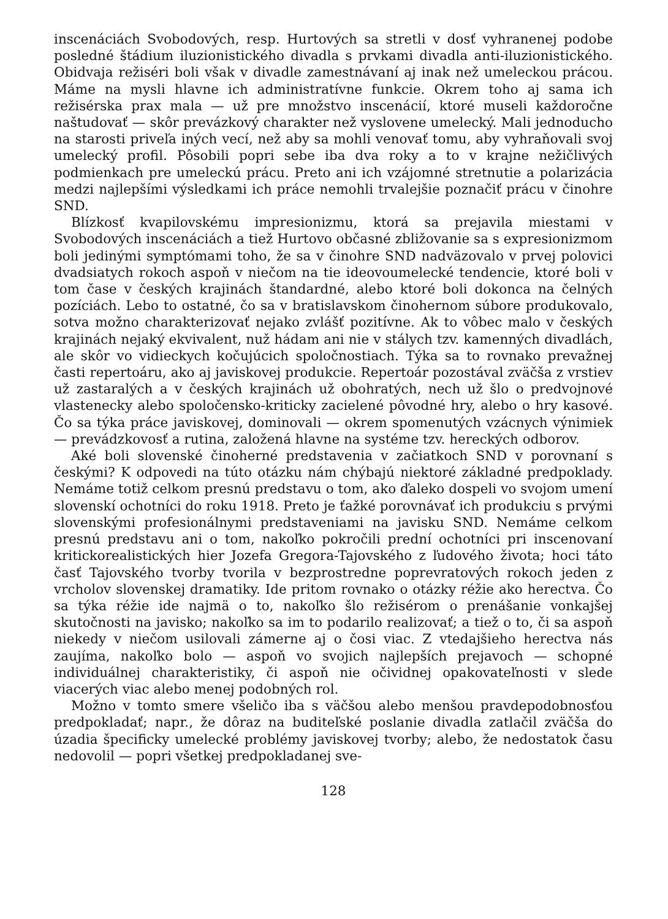inscenáciách Svobodových, resp. Hurtových sa stretli v dosť vyhranenej podobe posledné štádium iluzionistického divadla s prvkami divadla anti-iluzionistického. Obidvaja režiséri boli však v divadle zamestnávaní aj inak než umeleckou prácou. Máme na mysli hlavne ich administratívne funkcie. Okrem toho aj sama ich režisérska prax mala — už pre množstvo inscenácií, ktoré museli každoročne naštudovať — skôr prevázkový charakter než vyslovene umelecký. Mali jednoducho na starosti priveľa iných vecí, než aby sa mohli venovať tomu, aby vyhraňovali svoj umelecký profil. Pôsobili popri sebe iba dva roky a to v krajne nežičlivých podmienkach pre umeleckú prácu. Preto ani ich vzájomné stretnutie a polarizácia medzi najlepšími výsledkami ich práce nemohli trvalejšie poznačiť prácu v činohre SND.
Blízkosť kvapilovskému impresionizmu, ktorá sa prejavila miestami v Svobodových inscenáciách a tiež Hurtovo občasné zbližovanie sa s expresionizmom boli jedinými symptómami toho, že sa v činohre SND nadväzovalo v prvej polovici dvadsiatych rokoch aspoň v niečom na tie ideovoumelecké tendencie, ktoré boli v tom čase v českých krajinách štandardné, alebo ktoré boli dokonca na čelných pozíciách. Lebo to ostatné, čo sa v bratislavskom činohernom súbore produkovalo, sotva možno charakterizovať nejako zvlášť pozitívne. Ak to vôbec malo v českých krajinách nejaký ekvivalent, nuž hádam ani nie v stálych tzv. kamenných divadlách, ale skôr vo vidieckych kočujúcich spoločnostiach. Týka sa to rovnako prevažnej časti repertoáru, ako aj javiskovej produkcie. Repertoár pozostával zväčša z vrstiev už zastaralých a v českých krajinách už obohratých, nech už šlo o predvojnové vlastenecky alebo spoločensko-kriticky zacielené pôvodné hry, alebo o hry kasové. Čo sa týka práce javiskovej, dominovali — okrem spomenutých vzácnych výnimiek — prevádzkovosť a rutina, založená hlavne na systéme tzv. hereckých odborov.
Aké boli slovenské činoherné predstavenia v začiatkoch SND v porovnaní s českými? K odpovedi na túto otázku nám chýbajú niektoré základné predpoklady. Nemáme totiž celkom presnú predstavu o tom, ako ďaleko dospeli vo svojom umení slovenskí ochotníci do roku 1918. Preto je ťažké porovnávať ich produkciu s prvými slovenskými profesionálnymi predstaveniami na javisku SND. Nemáme celkom presnú predstavu ani o tom, nakoľko pokročili prední ochotníci pri inscenovaní kritickorealistických hier Jozefa Gregora-Tajovského z ľudového života; hoci táto časť Tajovského tvorby tvorila v bezprostredne poprevratových rokoch jeden z vrcholov slovenskej dramatiky. Ide pritom rovnako o otázky réžie ako herectva. Čo sa týka réžie ide najmä o to, nakoľko šlo režisérom o prenášanie vonkajšej skutočnosti na javisko; nakoľko sa im to podarilo realizovať; a tiež o to, či sa aspoň niekedy v niečom usilovali zámerne aj o čosi viac. Z vtedajšieho herectva nás zaujíma, nakoľko bolo — aspoň vo svojich najlepších prejavoch — schopné individuálnej charakteristiky, či aspoň nie očividnej opakovateľnosti v slede viacerých viac alebo menej podobných rol.
Možno v tomto smere všeličo iba s väčšou alebo menšou pravdepodobnosťou predpokladať; napr., že dôraz na buditeľské poslanie divadla zatlačil zväčša do úzadia špecificky umelecké problémy javiskovej tvorby; alebo, že nedostatok času nedovolil — popri všetkej predpokladanej sve-
128